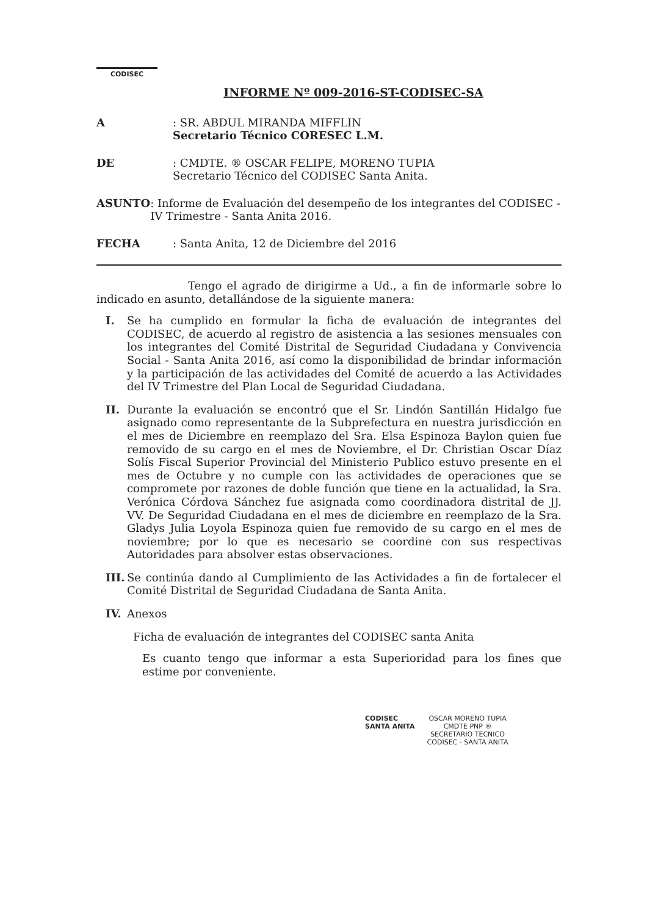CODISEC
INFORME Nº 009-2016-ST-CODISEC-SA
A : SR. ABDUL MIRANDA MIFFLIN
Secretario Técnico CORESEC L.M.
DE : CMDTE. ® OSCAR FELIPE, MORENO TUPIA
Secretario Técnico del CODISEC Santa Anita.
ASUNTO : Informe de Evaluación del desempeño de los integrantes del CODISEC - IV Trimestre - Santa Anita 2016.
FECHA : Santa Anita, 12 de Diciembre del 2016
Tengo el agrado de dirigirme a Ud., a fin de informarle sobre lo indicado en asunto, detallándose de la siguiente manera:
I. Se ha cumplido en formular la ficha de evaluación de integrantes del CODISEC, de acuerdo al registro de asistencia a las sesiones mensuales con los integrantes del Comité Distrital de Seguridad Ciudadana y Convivencia Social - Santa Anita 2016, así como la disponibilidad de brindar información y la participación de las actividades del Comité de acuerdo a las Actividades del IV Trimestre del Plan Local de Seguridad Ciudadana.
II. Durante la evaluación se encontró que el Sr. Lindón Santillán Hidalgo fue asignado como representante de la Subprefectura en nuestra jurisdicción en el mes de Diciembre en reemplazo del Sra. Elsa Espinoza Baylon quien fue removido de su cargo en el mes de Noviembre, el Dr. Christian Oscar Díaz Solís Fiscal Superior Provincial del Ministerio Publico estuvo presente en el mes de Octubre y no cumple con las actividades de operaciones que se compromete por razones de doble función que tiene en la actualidad, la Sra. Verónica Córdova Sánchez fue asignada como coordinadora distrital de JJ. VV. De Seguridad Ciudadana en el mes de diciembre en reemplazo de la Sra. Gladys Julia Loyola Espinoza quien fue removido de su cargo en el mes de noviembre; por lo que es necesario se coordine con sus respectivas Autoridades para absolver estas observaciones.
III.
Se continúa dando al Cumplimiento de las Actividades a fin de fortalecer el Comité Distrital de Seguridad Ciudadana de Santa Anita.
IV. Anexos
Ficha de evaluación de integrantes del CODISEC santa Anita
Es cuanto tengo que informar a esta Superioridad para los fines que estime por conveniente.
CODISEC
SANTA ANITA
OSCAR MORENO TUPIA
CMDTE PNP ®
SECRETARIO TECNICO
CODISEC - SANTA ANITA